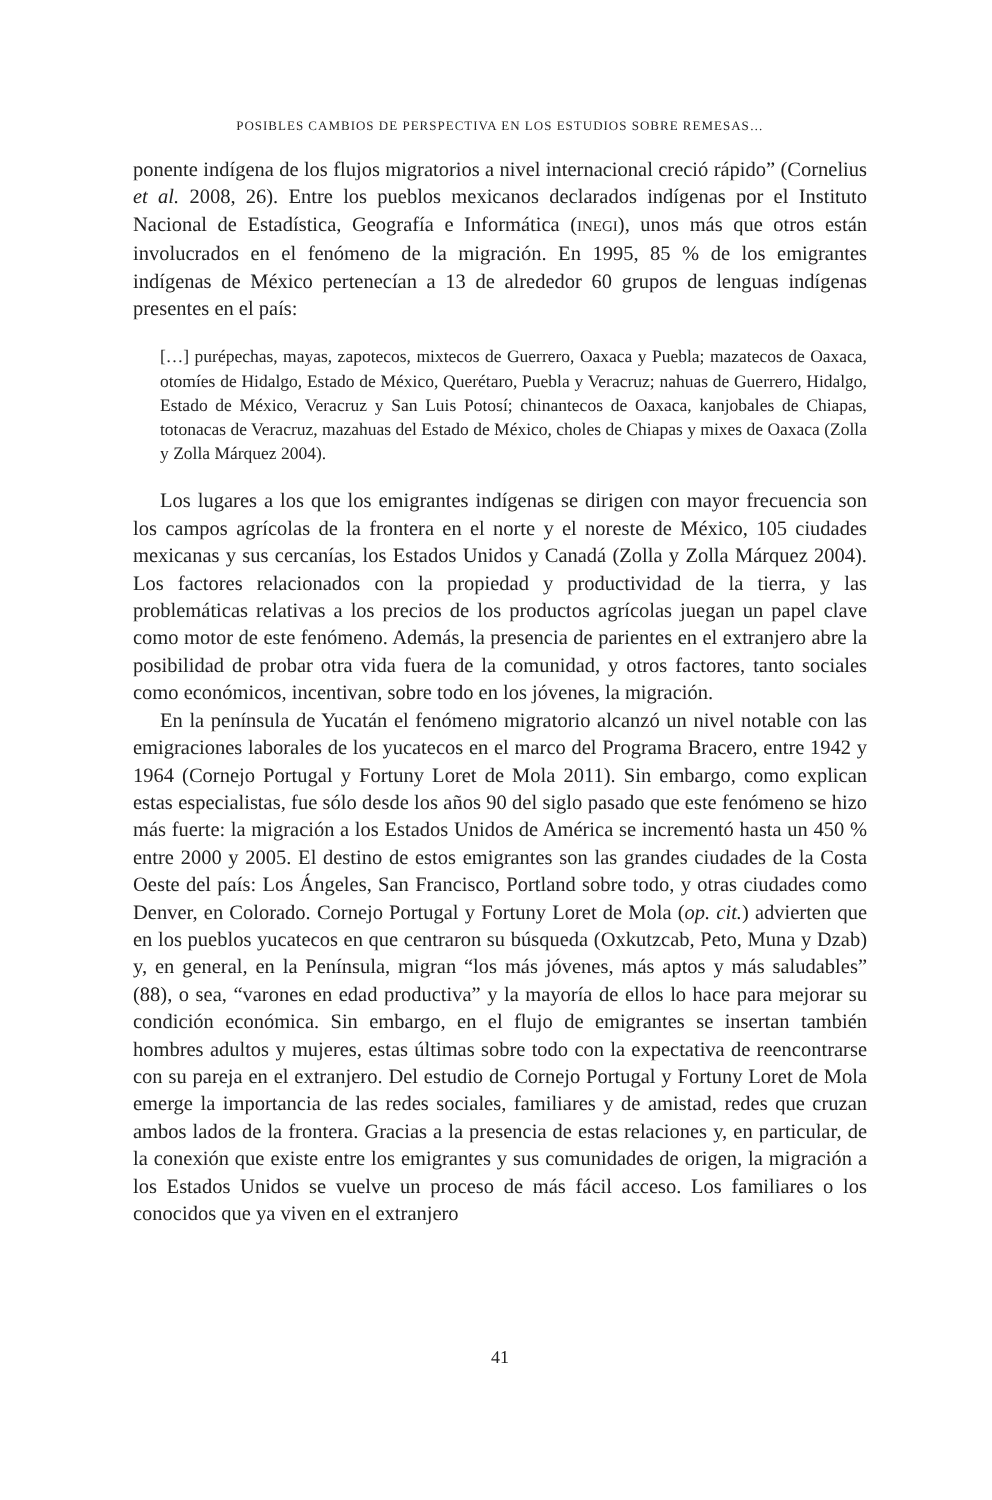POSIBLES CAMBIOS DE PERSPECTIVA EN LOS ESTUDIOS SOBRE REMESAS…
ponente indígena de los flujos migratorios a nivel internacional creció rápido” (Cornelius et al. 2008, 26). Entre los pueblos mexicanos declarados indígenas por el Instituto Nacional de Estadística, Geografía e Informática (INEGI), unos más que otros están involucrados en el fenómeno de la migración. En 1995, 85 % de los emigrantes indígenas de México pertenecían a 13 de alrededor 60 grupos de lenguas indígenas presentes en el país:
[…] purépechas, mayas, zapotecos, mixtecos de Guerrero, Oaxaca y Puebla; mazatecos de Oaxaca, otomíes de Hidalgo, Estado de México, Querétaro, Puebla y Veracruz; nahuas de Guerrero, Hidalgo, Estado de México, Veracruz y San Luis Potosí; chinantecos de Oaxaca, kanjobales de Chiapas, totonacas de Veracruz, mazahuas del Estado de México, choles de Chiapas y mixes de Oaxaca (Zolla y Zolla Márquez 2004).
Los lugares a los que los emigrantes indígenas se dirigen con mayor frecuencia son los campos agrícolas de la frontera en el norte y el noreste de México, 105 ciudades mexicanas y sus cercanías, los Estados Unidos y Canadá (Zolla y Zolla Márquez 2004). Los factores relacionados con la propiedad y productividad de la tierra, y las problemáticas relativas a los precios de los productos agrícolas juegan un papel clave como motor de este fenómeno. Además, la presencia de parientes en el extranjero abre la posibilidad de probar otra vida fuera de la comunidad, y otros factores, tanto sociales como económicos, incentivan, sobre todo en los jóvenes, la migración.
En la península de Yucatán el fenómeno migratorio alcanzó un nivel notable con las emigraciones laborales de los yucatecos en el marco del Programa Bracero, entre 1942 y 1964 (Cornejo Portugal y Fortuny Loret de Mola 2011). Sin embargo, como explican estas especialistas, fue sólo desde los años 90 del siglo pasado que este fenómeno se hizo más fuerte: la migración a los Estados Unidos de América se incrementó hasta un 450 % entre 2000 y 2005. El destino de estos emigrantes son las grandes ciudades de la Costa Oeste del país: Los Ángeles, San Francisco, Portland sobre todo, y otras ciudades como Denver, en Colorado. Cornejo Portugal y Fortuny Loret de Mola (op. cit.) advierten que en los pueblos yucatecos en que centraron su búsqueda (Oxkutzcab, Peto, Muna y Dzab) y, en general, en la Península, migran “los más jóvenes, más aptos y más saludables” (88), o sea, “varones en edad productiva” y la mayoría de ellos lo hace para mejorar su condición económica. Sin embargo, en el flujo de emigrantes se insertan también hombres adultos y mujeres, estas últimas sobre todo con la expectativa de reencontrarse con su pareja en el extranjero. Del estudio de Cornejo Portugal y Fortuny Loret de Mola emerge la importancia de las redes sociales, familiares y de amistad, redes que cruzan ambos lados de la frontera. Gracias a la presencia de estas relaciones y, en particular, de la conexión que existe entre los emigrantes y sus comunidades de origen, la migración a los Estados Unidos se vuelve un proceso de más fácil acceso. Los familiares o los conocidos que ya viven en el extranjero
41